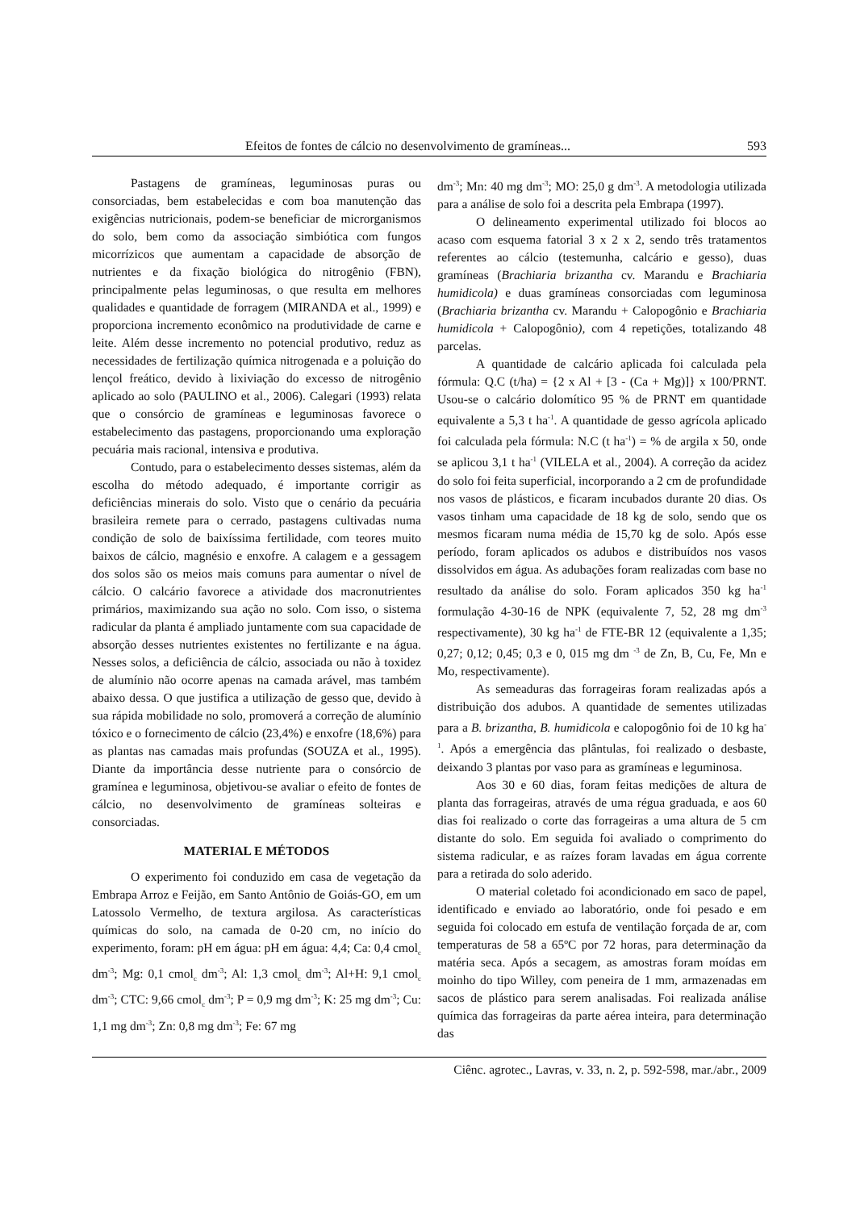Efeitos de fontes de cálcio no desenvolvimento de gramíneas... 593
Pastagens de gramíneas, leguminosas puras ou consorciadas, bem estabelecidas e com boa manutenção das exigências nutricionais, podem-se beneficiar de microrganismos do solo, bem como da associação simbiótica com fungos micorrízicos que aumentam a capacidade de absorção de nutrientes e da fixação biológica do nitrogênio (FBN), principalmente pelas leguminosas, o que resulta em melhores qualidades e quantidade de forragem (MIRANDA et al., 1999) e proporciona incremento econômico na produtividade de carne e leite. Além desse incremento no potencial produtivo, reduz as necessidades de fertilização química nitrogenada e a poluição do lençol freático, devido à lixiviação do excesso de nitrogênio aplicado ao solo (PAULINO et al., 2006). Calegari (1993) relata que o consórcio de gramíneas e leguminosas favorece o estabelecimento das pastagens, proporcionando uma exploração pecuária mais racional, intensiva e produtiva.
Contudo, para o estabelecimento desses sistemas, além da escolha do método adequado, é importante corrigir as deficiências minerais do solo. Visto que o cenário da pecuária brasileira remete para o cerrado, pastagens cultivadas numa condição de solo de baixíssima fertilidade, com teores muito baixos de cálcio, magnésio e enxofre. A calagem e a gessagem dos solos são os meios mais comuns para aumentar o nível de cálcio. O calcário favorece a atividade dos macronutrientes primários, maximizando sua ação no solo. Com isso, o sistema radicular da planta é ampliado juntamente com sua capacidade de absorção desses nutrientes existentes no fertilizante e na água. Nesses solos, a deficiência de cálcio, associada ou não à toxidez de alumínio não ocorre apenas na camada arável, mas também abaixo dessa. O que justifica a utilização de gesso que, devido à sua rápida mobilidade no solo, promoverá a correção de alumínio tóxico e o fornecimento de cálcio (23,4%) e enxofre (18,6%) para as plantas nas camadas mais profundas (SOUZA et al., 1995). Diante da importância desse nutriente para o consórcio de gramínea e leguminosa, objetivou-se avaliar o efeito de fontes de cálcio, no desenvolvimento de gramíneas solteiras e consorciadas.
MATERIAL E MÉTODOS
O experimento foi conduzido em casa de vegetação da Embrapa Arroz e Feijão, em Santo Antônio de Goiás-GO, em um Latossolo Vermelho, de textura argilosa. As características químicas do solo, na camada de 0-20 cm, no início do experimento, foram: pH em água: pH em água: 4,4; Ca: 0,4 cmol<sub>c</sub> dm<sup>-3</sup>; Mg: 0,1 cmol<sub>c</sub> dm<sup>-3</sup>; Al: 1,3 cmol<sub>c</sub> dm<sup>-3</sup>; Al+H: 9,1 cmol<sub>c</sub> dm<sup>-3</sup>; CTC: 9,66 cmol<sub>c</sub> dm<sup>-3</sup>; P = 0,9 mg dm<sup>-3</sup>; K: 25 mg dm<sup>-3</sup>; Cu: 1,1 mg dm<sup>-3</sup>; Zn: 0,8 mg dm<sup>-3</sup>; Fe: 67 mg
dm<sup>-3</sup>; Mn: 40 mg dm<sup>-3</sup>; MO: 25,0 g dm<sup>-3</sup>. A metodologia utilizada para a análise de solo foi a descrita pela Embrapa (1997).
O delineamento experimental utilizado foi blocos ao acaso com esquema fatorial 3 x 2 x 2, sendo três tratamentos referentes ao cálcio (testemunha, calcário e gesso), duas gramíneas (Brachiaria brizantha cv. Marandu e Brachiaria humidicola) e duas gramíneas consorciadas com leguminosa (Brachiaria brizantha cv. Marandu + Calopogônio e Brachiaria humidicola + Calopogônio), com 4 repetições, totalizando 48 parcelas.
A quantidade de calcário aplicada foi calculada pela fórmula: Q.C (t/ha) = {2 x Al + [3 - (Ca + Mg)]} x 100/PRNT. Usou-se o calcário dolomítico 95 % de PRNT em quantidade equivalente a 5,3 t ha<sup>-1</sup>. A quantidade de gesso agrícola aplicado foi calculada pela fórmula: N.C (t ha<sup>-1</sup>) = % de argila x 50, onde se aplicou 3,1 t ha<sup>-1</sup> (VILELA et al., 2004). A correção da acidez do solo foi feita superficial, incorporando a 2 cm de profundidade nos vasos de plásticos, e ficaram incubados durante 20 dias. Os vasos tinham uma capacidade de 18 kg de solo, sendo que os mesmos ficaram numa média de 15,70 kg de solo. Após esse período, foram aplicados os adubos e distribuídos nos vasos dissolvidos em água. As adubações foram realizadas com base no resultado da análise do solo. Foram aplicados 350 kg ha<sup>-1</sup> formulação 4-30-16 de NPK (equivalente 7, 52, 28 mg dm<sup>-3</sup> respectivamente), 30 kg ha<sup>-1</sup> de FTE-BR 12 (equivalente a 1,35; 0,27; 0,12; 0,45; 0,3 e 0, 015 mg dm <sup>-3</sup> de Zn, B, Cu, Fe, Mn e Mo, respectivamente).
As semeaduras das forrageiras foram realizadas após a distribuição dos adubos. A quantidade de sementes utilizadas para a B. brizantha, B. humidicola e calopogônio foi de 10 kg ha<sup>-1</sup>. Após a emergência das plântulas, foi realizado o desbaste, deixando 3 plantas por vaso para as gramíneas e leguminosa.
Aos 30 e 60 dias, foram feitas medições de altura de planta das forrageiras, através de uma régua graduada, e aos 60 dias foi realizado o corte das forrageiras a uma altura de 5 cm distante do solo. Em seguida foi avaliado o comprimento do sistema radicular, e as raízes foram lavadas em água corrente para a retirada do solo aderido.
O material coletado foi acondicionado em saco de papel, identificado e enviado ao laboratório, onde foi pesado e em seguida foi colocado em estufa de ventilação forçada de ar, com temperaturas de 58 a 65ºC por 72 horas, para determinação da matéria seca. Após a secagem, as amostras foram moídas em moinho do tipo Willey, com peneira de 1 mm, armazenadas em sacos de plástico para serem analisadas. Foi realizada análise química das forrageiras da parte aérea inteira, para determinação das
Ciênc. agrotec., Lavras, v. 33, n. 2, p. 592-598, mar./abr., 2009